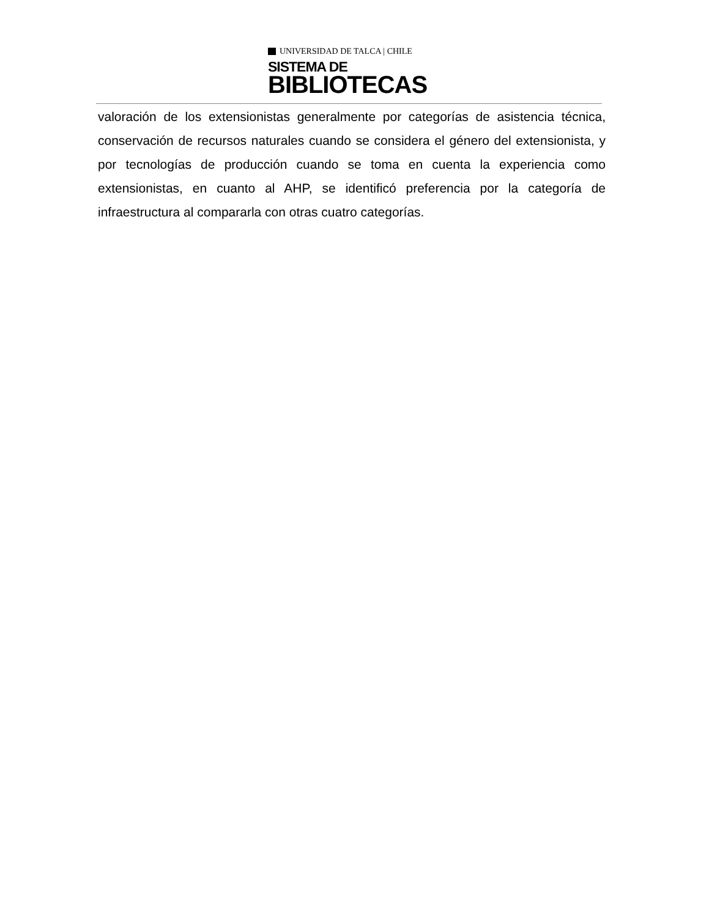UNIVERSIDAD DE TALCA | CHILE
SISTEMA DE
BIBLIOTECAS
valoración de los extensionistas generalmente por categorías de asistencia técnica, conservación de recursos naturales cuando se considera el género del extensionista, y por tecnologías de producción cuando se toma en cuenta la experiencia como extensionistas, en cuanto al AHP, se identificó preferencia por la categoría de infraestructura al compararla con otras cuatro categorías.